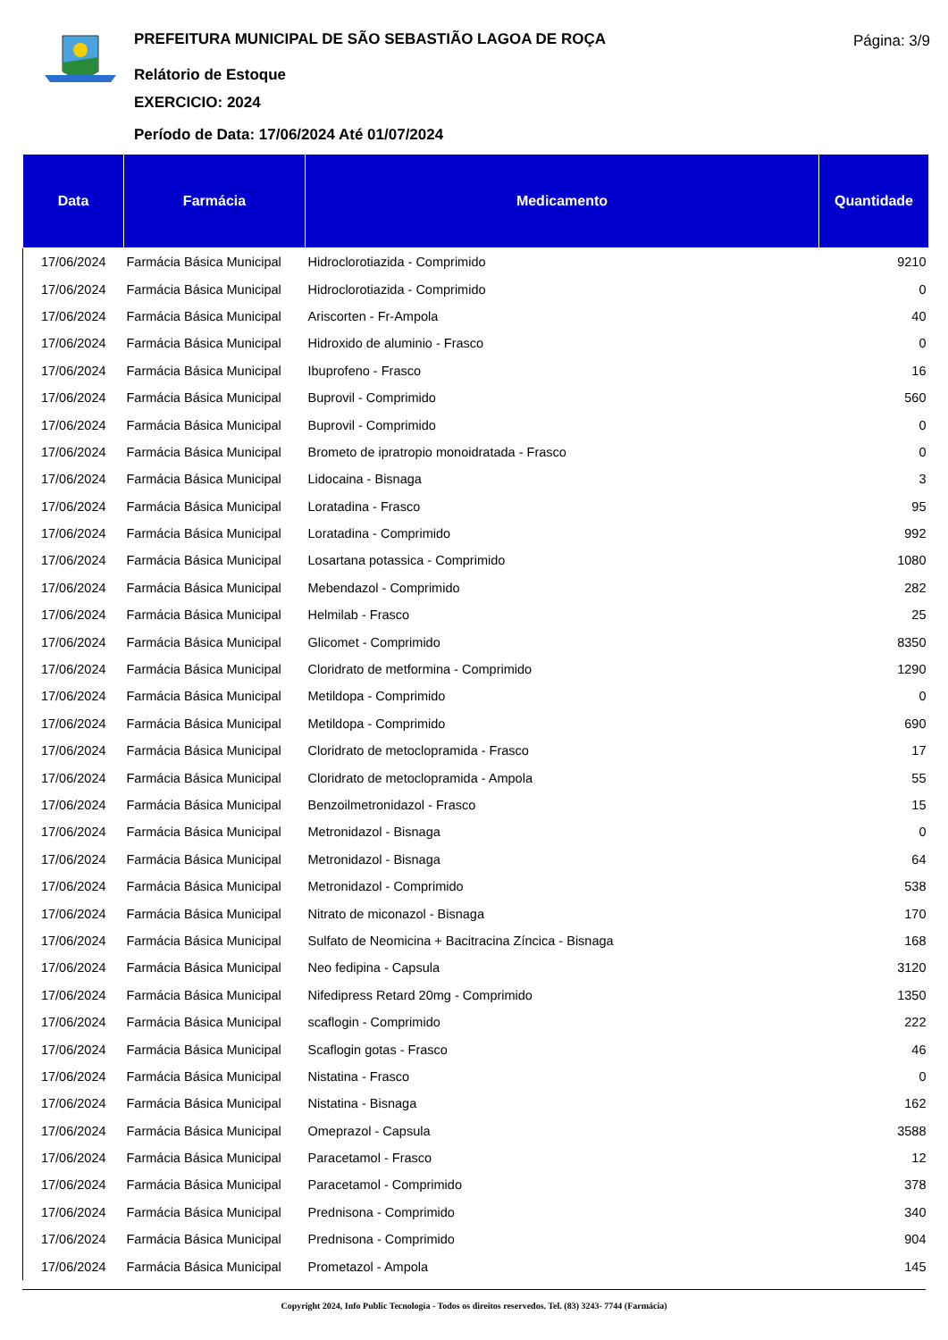PREFEITURA MUNICIPAL DE SÃO SEBASTIÃO LAGOA DE ROÇA
Relátorio de Estoque
EXERCICIO: 2024
Período de Data: 17/06/2024 Até 01/07/2024
Página: 3/9
| Data | Farmácia | Medicamento | Quantidade |
| --- | --- | --- | --- |
| 17/06/2024 | Farmácia Básica Municipal | Hidroclorotiazida - Comprimido | 9210 |
| 17/06/2024 | Farmácia Básica Municipal | Hidroclorotiazida - Comprimido | 0 |
| 17/06/2024 | Farmácia Básica Municipal | Ariscorten - Fr-Ampola | 40 |
| 17/06/2024 | Farmácia Básica Municipal | Hidroxido de aluminio - Frasco | 0 |
| 17/06/2024 | Farmácia Básica Municipal | Ibuprofeno - Frasco | 16 |
| 17/06/2024 | Farmácia Básica Municipal | Buprovil - Comprimido | 560 |
| 17/06/2024 | Farmácia Básica Municipal | Buprovil - Comprimido | 0 |
| 17/06/2024 | Farmácia Básica Municipal | Brometo de ipratropio monoidratada - Frasco | 0 |
| 17/06/2024 | Farmácia Básica Municipal | Lidocaina - Bisnaga | 3 |
| 17/06/2024 | Farmácia Básica Municipal | Loratadina - Frasco | 95 |
| 17/06/2024 | Farmácia Básica Municipal | Loratadina - Comprimido | 992 |
| 17/06/2024 | Farmácia Básica Municipal | Losartana potassica - Comprimido | 1080 |
| 17/06/2024 | Farmácia Básica Municipal | Mebendazol - Comprimido | 282 |
| 17/06/2024 | Farmácia Básica Municipal | Helmilab - Frasco | 25 |
| 17/06/2024 | Farmácia Básica Municipal | Glicomet - Comprimido | 8350 |
| 17/06/2024 | Farmácia Básica Municipal | Cloridrato de metformina - Comprimido | 1290 |
| 17/06/2024 | Farmácia Básica Municipal | Metildopa - Comprimido | 0 |
| 17/06/2024 | Farmácia Básica Municipal | Metildopa - Comprimido | 690 |
| 17/06/2024 | Farmácia Básica Municipal | Cloridrato de metoclopramida - Frasco | 17 |
| 17/06/2024 | Farmácia Básica Municipal | Cloridrato de metoclopramida - Ampola | 55 |
| 17/06/2024 | Farmácia Básica Municipal | Benzoilmetronidazol - Frasco | 15 |
| 17/06/2024 | Farmácia Básica Municipal | Metronidazol - Bisnaga | 0 |
| 17/06/2024 | Farmácia Básica Municipal | Metronidazol - Bisnaga | 64 |
| 17/06/2024 | Farmácia Básica Municipal | Metronidazol - Comprimido | 538 |
| 17/06/2024 | Farmácia Básica Municipal | Nitrato de miconazol - Bisnaga | 170 |
| 17/06/2024 | Farmácia Básica Municipal | Sulfato de Neomicina + Bacitracina Zíncica - Bisnaga | 168 |
| 17/06/2024 | Farmácia Básica Municipal | Neo fedipina - Capsula | 3120 |
| 17/06/2024 | Farmácia Básica Municipal | Nifedipress Retard 20mg - Comprimido | 1350 |
| 17/06/2024 | Farmácia Básica Municipal | scaflogin - Comprimido | 222 |
| 17/06/2024 | Farmácia Básica Municipal | Scaflogin gotas - Frasco | 46 |
| 17/06/2024 | Farmácia Básica Municipal | Nistatina - Frasco | 0 |
| 17/06/2024 | Farmácia Básica Municipal | Nistatina - Bisnaga | 162 |
| 17/06/2024 | Farmácia Básica Municipal | Omeprazol - Capsula | 3588 |
| 17/06/2024 | Farmácia Básica Municipal | Paracetamol - Frasco | 12 |
| 17/06/2024 | Farmácia Básica Municipal | Paracetamol - Comprimido | 378 |
| 17/06/2024 | Farmácia Básica Municipal | Prednisona - Comprimido | 340 |
| 17/06/2024 | Farmácia Básica Municipal | Prednisona - Comprimido | 904 |
| 17/06/2024 | Farmácia Básica Municipal | Prometazol - Ampola | 145 |
Copyright 2024, Info Public Tecnologia - Todos os direitos reservedos. Tel. (83) 3243- 7744 (Farmácia)